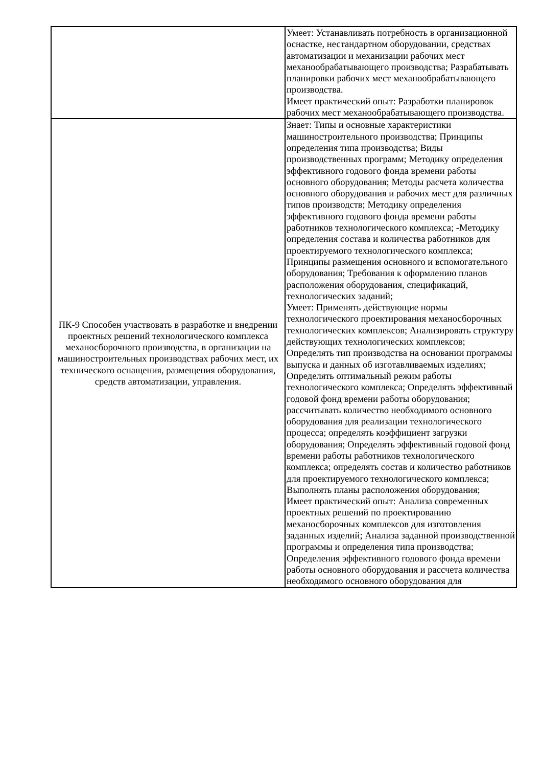| | Умеет: Устанавливать потребность в организационной оснастке, нестандартном оборудовании, средствах автоматизации и механизации рабочих мест механообрабатывающего производства; Разрабатывать планировки рабочих мест механообрабатывающего производства. Имеет практический опыт: Разработки планировок рабочих мест механообрабатывающего производства. |
| ПК-9 Способен участвовать в разработке и внедрении проектных решений технологического комплекса механосборочного производства, в организации на машиностроительных производствах рабочих мест, их технического оснащения, размещения оборудования, средств автоматизации, управления. | Знает: Типы и основные характеристики машиностроительного производства; Принципы определения типа производства; Виды производственных программ; Методику определения эффективного годового фонда времени работы основного оборудования; Методы расчета количества основного оборудования и рабочих мест для различных типов производств; Методику определения эффективного годового фонда времени работы работников технологического комплекса; -Методику определения состава и количества работников для проектируемого технологического комплекса; Принципы размещения основного и вспомогательного оборудования; Требования к оформлению планов расположения оборудования, спецификаций, технологических заданий; Умеет: Применять действующие нормы технологического проектирования механосборочных технологических комплексов; Анализировать структуру действующих технологических комплексов; Определять тип производства на основании программы выпуска и данных об изготавливаемых изделиях; Определять оптимальный режим работы технологического комплекса; Определять эффективный годовой фонд времени работы оборудования; рассчитывать количество необходимого основного оборудования для реализации технологического процесса; определять коэффициент загрузки оборудования; Определять эффективный годовой фонд времени работы работников технологического комплекса; определять состав и количество работников для проектируемого технологического комплекса; Выполнять планы расположения оборудования; Имеет практический опыт: Анализа современных проектных решений по проектированию механосборочных комплексов для изготовления заданных изделий; Анализа заданной производственной программы и определения типа производства; Определения эффективного годового фонда времени работы основного оборудования и рассчета количества необходимого основного оборудования для |